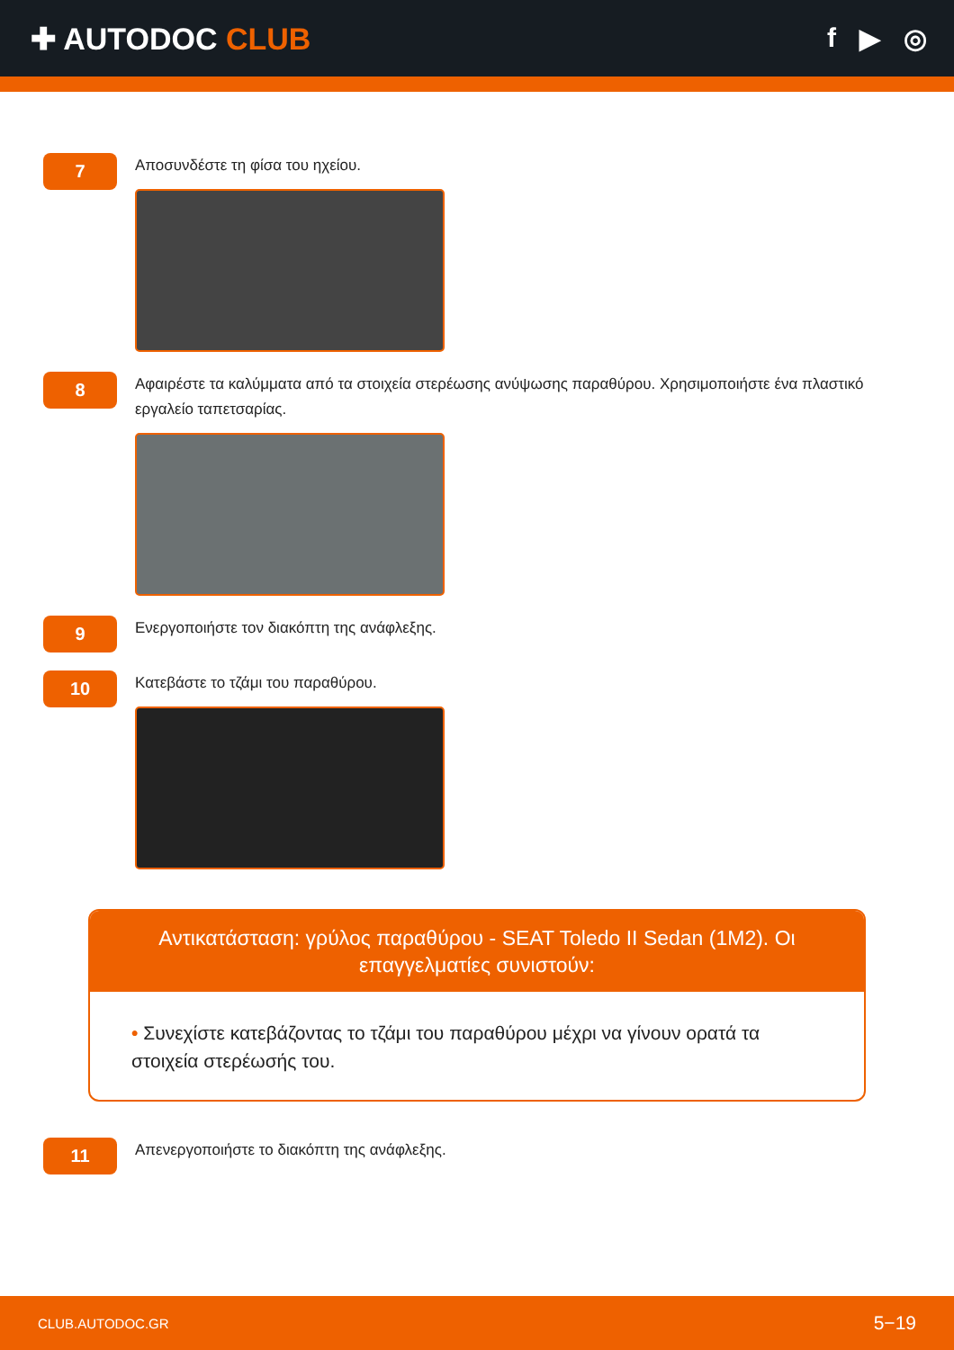✚ AUTODOC CLUB f ▶ ◎
7
Αποσυνδέστε τη φίσα του ηχείου.
8
Αφαιρέστε τα καλύμματα από τα στοιχεία στερέωσης ανύψωσης παραθύρου. Χρησιμοποιήστε ένα πλαστικό εργαλείο ταπετσαρίας.
9
Ενεργοποιήστε τον διακόπτη της ανάφλεξης.
10
Κατεβάστε το τζάμι του παραθύρου.
Αντικατάσταση: γρύλος παραθύρου - SEAT Toledo II Sedan (1M2). Οι επαγγελματίες συνιστούν:
• Συνεχίστε κατεβάζοντας το τζάμι του παραθύρου μέχρι να γίνουν ορατά τα στοιχεία στερέωσής του.
11
Απενεργοποιήστε το διακόπτη της ανάφλεξης.
CLUB.AUTODOC.GR 5−19